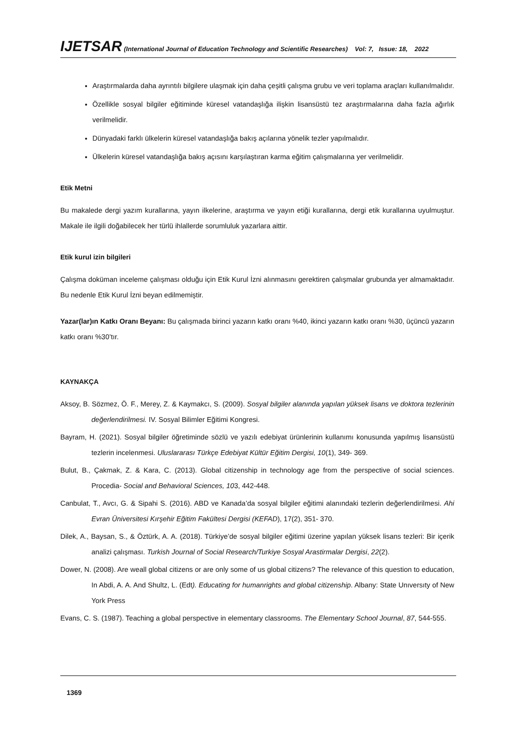IJETSAR (International Journal of Education Technology and Scientific Researches) Vol: 7, Issue: 18, 2022
Araştırmalarda daha ayrıntılı bilgilere ulaşmak için daha çeşitli çalışma grubu ve veri toplama araçları kullanılmalıdır.
Özellikle sosyal bilgiler eğitiminde küresel vatandaşlığa ilişkin lisansüstü tez araştırmalarına daha fazla ağırlık verilmelidir.
Dünyadaki farklı ülkelerin küresel vatandaşlığa bakış açılarına yönelik tezler yapılmalıdır.
Ülkelerin küresel vatandaşlığa bakış açısını karşılaştıran karma eğitim çalışmalarına yer verilmelidir.
Etik Metni
Bu makalede dergi yazım kurallarına, yayın ilkelerine, araştırma ve yayın etiği kurallarına, dergi etik kurallarına uyulmuştur. Makale ile ilgili doğabilecek her türlü ihlallerde sorumluluk yazarlara aittir.
Etik kurul izin bilgileri
Çalışma doküman inceleme çalışması olduğu için Etik Kurul İzni alınmasını gerektiren çalışmalar grubunda yer almamaktadır. Bu nedenle Etik Kurul İzni beyan edilmemiştir.
Yazar(lar)ın Katkı Oranı Beyanı: Bu çalışmada birinci yazarın katkı oranı %40, ikinci yazarın katkı oranı %30, üçüncü yazarın katkı oranı %30’tır.
KAYNAKÇA
Aksoy, B. Sözmez, Ö. F., Merey, Z. & Kaymakcı, S. (2009). Sosyal bilgiler alanında yapılan yüksek lisans ve doktora tezlerinin değerlendirilmesi. IV. Sosyal Bilimler Eğitimi Kongresi.
Bayram, H. (2021). Sosyal bilgiler öğretiminde sözlü ve yazılı edebiyat ürünlerinin kullanımı konusunda yapılmış lisansüstü tezlerin incelenmesi. Uluslararası Türkçe Edebiyat Kültür Eğitim Dergisi, 10(1), 349- 369.
Bulut, B., Çakmak, Z. & Kara, C. (2013). Global citizenship in technology age from the perspective of social sciences. Procedia- Social and Behavioral Sciences, 103, 442-448.
Canbulat, T., Avcı, G. & Sipahi S. (2016). ABD ve Kanada’da sosyal bilgiler eğitimi alanındaki tezlerin değerlendirilmesi. Ahi Evran Üniversitesi Kırşehir Eğitim Fakültesi Dergisi (KEFAD), 17(2), 351- 370.
Dilek, A., Baysan, S., & Öztürk, A. A. (2018). Türkiye’de sosyal bilgiler eğitimi üzerine yapılan yüksek lisans tezleri: Bir içerik analizi çalışması. Turkish Journal of Social Research/Turkiye Sosyal Arastirmalar Dergisi, 22(2).
Dower, N. (2008). Are weall global citizens or are only some of us global citizens? The relevance of this question to education, In Abdi, A. A. And Shultz, L. (Edt). Educating for humanrights and global citizenship. Albany: State Unıversıty of New York Press
Evans, C. S. (1987). Teaching a global perspective in elementary classrooms. The Elementary School Journal, 87, 544-555.
1369